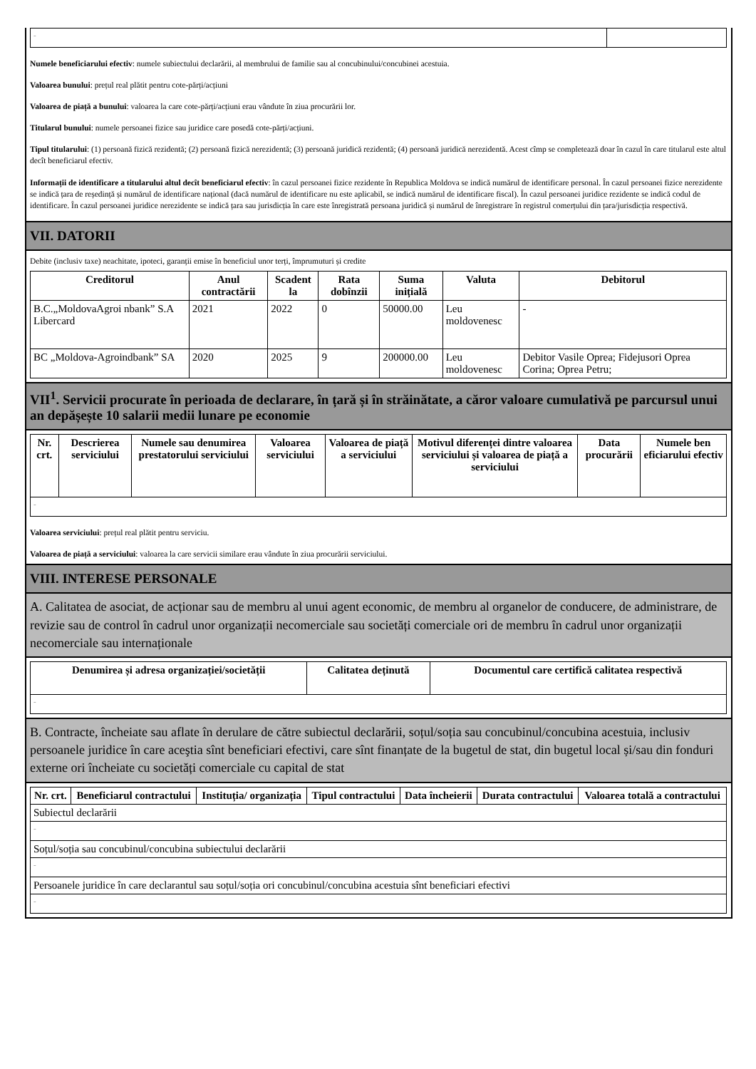| - | |
Numele beneficiarului efectiv: numele subiectului declarării, al membrului de familie sau al concubinului/concubinei acestuia.
Valoarea bunului: prețul real plătit pentru cote-părți/acțiuni
Valoarea de piață a bunului: valoarea la care cote-părți/acțiuni erau vândute în ziua procurării lor.
Titularul bunului: numele persoanei fizice sau juridice care posedă cote-părți/acțiuni.
Tipul titularului: (1) persoană fizică rezidentă; (2) persoană fizică nerezidentă; (3) persoană juridică rezidentă; (4) persoană juridică nerezidentă. Acest cîmp se completează doar în cazul în care titularul este altul decît beneficiarul efectiv.
Informații de identificare a titularului altul decît beneficiarul efectiv: în cazul persoanei fizice rezidente în Republica Moldova se indică numărul de identificare personal. În cazul persoanei fizice nerezidente se indică țara de reședință și numărul de identificare național (dacă numărul de identificare nu este aplicabil, se indică numărul de identificare fiscal). În cazul persoanei juridice rezidente se indică codul de identificare. În cazul persoanei juridice nerezidente se indică țara sau jurisdicția în care este înregistrată persoana juridică și numărul de înregistrare în registrul comerțului din țara/jurisdicția respectivă.
VII. DATORII
Debite (inclusiv taxe) neachitate, ipoteci, garanții emise în beneficiul unor terți, împrumuturi și credite
| Creditorul | Anul contractării | Scadent la | Rata dobînzii | Suma inițială | Valuta | Debitorul |
| --- | --- | --- | --- | --- | --- | --- |
| B.C.„MoldovaAgroi nbank” S.A Libercard | 2021 | 2022 | 0 | 50000.00 | Leu moldovenesc | - |
| BC „Moldova-Agroindbank” SA | 2020 | 2025 | 9 | 200000.00 | Leu moldovenesc | Debitor Vasile Oprea; Fidejusori Oprea Corina; Oprea Petru; |
VII<sup>1</sup>. Servicii procurate în perioada de declarare, în țară și în străinătate, a căror valoare cumulativă pe parcursul unui an depășește 10 salarii medii lunare pe economie
| Nr. crt. | Descrierea serviciului | Numele sau denumirea prestatorului serviciului | Valoarea serviciului | Valoarea de piață a serviciului | Motivul diferenței dintre valoarea serviciului și valoarea de piață a serviciului | Data procurării | Numele ben eficiarului efectiv |
| --- | --- | --- | --- | --- | --- | --- | --- |
| - | | | | | | | |
Valoarea serviciului: prețul real plătit pentru serviciu.
Valoarea de piață a serviciului: valoarea la care servicii similare erau vândute în ziua procurării serviciului.
VIII. INTERESE PERSONALE
A. Calitatea de asociat, de acționar sau de membru al unui agent economic, de membru al organelor de conducere, de administrare, de revizie sau de control în cadrul unor organizații necomerciale sau societăți comerciale ori de membru în cadrul unor organizații necomerciale sau internaționale
| Denumirea și adresa organizației/societății | Calitatea deținută | Documentul care certifică calitatea respectivă |
| --- | --- | --- |
| - | | |
B. Contracte, încheiate sau aflate în derulare de către subiectul declarării, soțul/soția sau concubinul/concubina acestuia, inclusiv persoanele juridice în care aceştia sînt beneficiari efectivi, care sînt finanțate de la bugetul de stat, din bugetul local și/sau din fonduri externe ori încheiate cu societăți comerciale cu capital de stat
| Nr. crt. | Beneficiarul contractului | Instituția/ organizația | Tipul contractului | Data încheierii | Durata contractului | Valoarea totală a contractului |
| --- | --- | --- | --- | --- | --- | --- |
| Subiectul declarării | | | | | | |
| - | | | | | | |
| Soțul/soția sau concubinul/concubina subiectului declarării | | | | | | |
| - | | | | | | |
| Persoanele juridice în care declarantul sau soțul/soția ori concubinul/concubina acestuia sînt beneficiari efectivi | | | | | | |
| - | | | | | | |